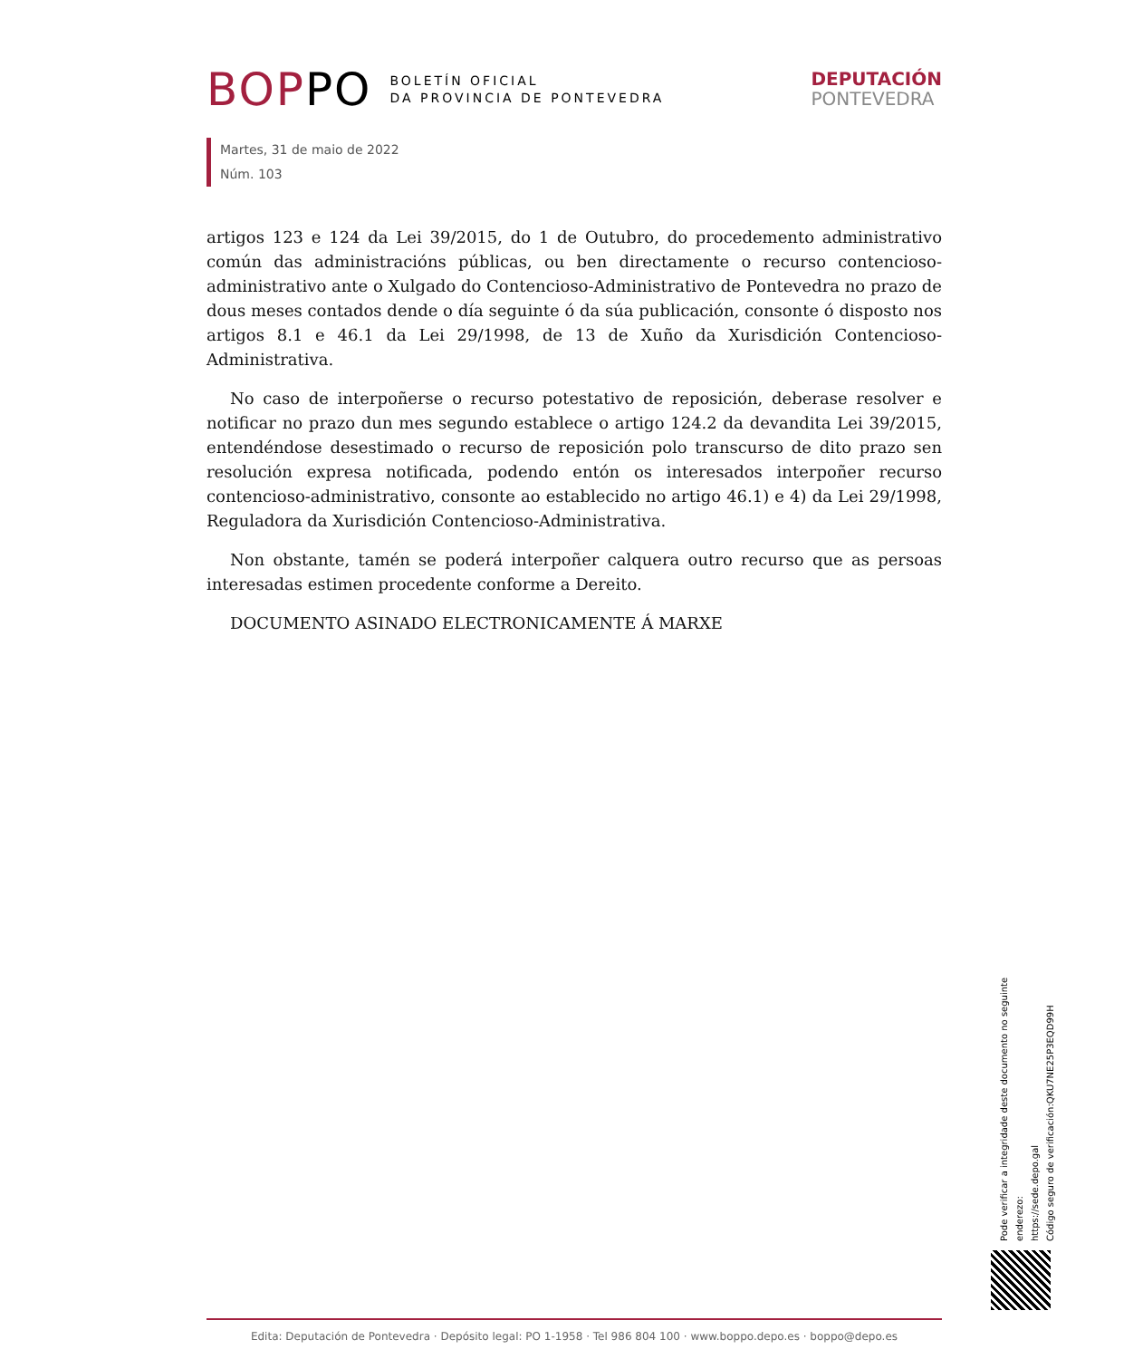BOPPO
BOLETÍN OFICIAL
DA PROVINCIA DE PONTEVEDRA
DEPUTACIÓN
PONTEVEDRA
Martes, 31 de maio de 2022
Núm. 103
artigos 123 e 124 da Lei 39/2015, do 1 de Outubro, do procedemento administrativo común das administracións públicas, ou ben directamente o recurso contencioso-administrativo ante o Xulgado do Contencioso-Administrativo de Pontevedra no prazo de dous meses contados dende o día seguinte ó da súa publicación, consonte ó disposto nos artigos 8.1 e 46.1 da Lei 29/1998, de 13 de Xuño da Xurisdición Contencioso-Administrativa.
No caso de interpoñerse o recurso potestativo de reposición, deberase resolver e notificar no prazo dun mes segundo establece o artigo 124.2 da devandita Lei 39/2015, entendéndose desestimado o recurso de reposición polo transcurso de dito prazo sen resolución expresa notificada, podendo entón os interesados interpoñer recurso contencioso-administrativo, consonte ao establecido no artigo 46.1) e 4) da Lei 29/1998, Reguladora da Xurisdición Contencioso-Administrativa.
Non obstante, tamén se poderá interpoñer calquera outro recurso que as persoas interesadas estimen procedente conforme a Dereito.
DOCUMENTO ASINADO ELECTRONICAMENTE Á MARXE
Pode verificar a integridade deste documento no seguinte enderezo:
https://sede.depo.gal
Código seguro de verificación:QKU7NE25P3EQD99H
Edita: Deputación de Pontevedra · Depósito legal: PO 1-1958 · Tel 986 804 100 · www.boppo.depo.es · boppo@depo.es